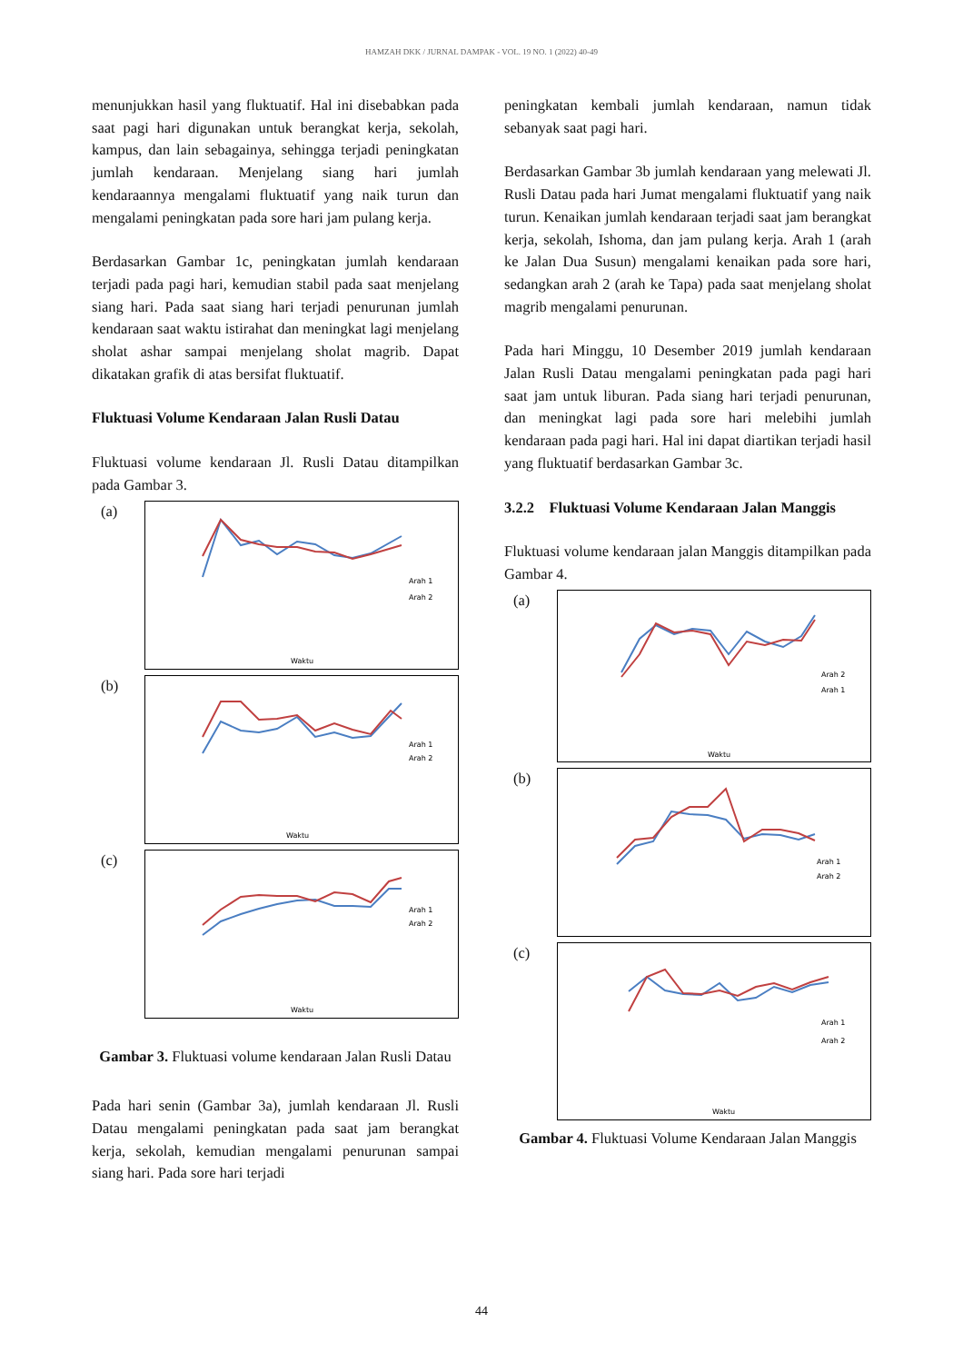HAMZAH DKK / JURNAL DAMPAK - VOL. 19 NO. 1 (2022) 40-49
menunjukkan hasil yang fluktuatif. Hal ini disebabkan pada saat pagi hari digunakan untuk berangkat kerja, sekolah, kampus, dan lain sebagainya, sehingga terjadi peningkatan jumlah kendaraan. Menjelang siang hari jumlah kendaraannya mengalami fluktuatif yang naik turun dan mengalami peningkatan pada sore hari jam pulang kerja.
Berdasarkan Gambar 1c, peningkatan jumlah kendaraan terjadi pada pagi hari, kemudian stabil pada saat menjelang siang hari. Pada saat siang hari terjadi penurunan jumlah kendaraan saat waktu istirahat dan meningkat lagi menjelang sholat ashar sampai menjelang sholat magrib. Dapat dikatakan grafik di atas bersifat fluktuatif.
Fluktuasi Volume Kendaraan Jalan Rusli Datau
Fluktuasi volume kendaraan Jl. Rusli Datau ditampilkan pada Gambar 3.
(a)
Arah 1
Arah 2
Waktu
(b)
Arah 1
Arah 2
Waktu
(c)
Arah 1
Arah 2
Waktu
Gambar 3. Fluktuasi volume kendaraan Jalan Rusli Datau
Pada hari senin (Gambar 3a), jumlah kendaraan Jl. Rusli Datau mengalami peningkatan pada saat jam berangkat kerja, sekolah, kemudian mengalami penurunan sampai siang hari. Pada sore hari terjadi
peningkatan kembali jumlah kendaraan, namun tidak sebanyak saat pagi hari.
Berdasarkan Gambar 3b jumlah kendaraan yang melewati Jl. Rusli Datau pada hari Jumat mengalami fluktuatif yang naik turun. Kenaikan jumlah kendaraan terjadi saat jam berangkat kerja, sekolah, Ishoma, dan jam pulang kerja. Arah 1 (arah ke Jalan Dua Susun) mengalami kenaikan pada sore hari, sedangkan arah 2 (arah ke Tapa) pada saat menjelang sholat magrib mengalami penurunan.
Pada hari Minggu, 10 Desember 2019 jumlah kendaraan Jalan Rusli Datau mengalami peningkatan pada pagi hari saat jam untuk liburan. Pada siang hari terjadi penurunan, dan meningkat lagi pada sore hari melebihi jumlah kendaraan pada pagi hari. Hal ini dapat diartikan terjadi hasil yang fluktuatif berdasarkan Gambar 3c.
3.2.2 Fluktuasi Volume Kendaraan Jalan Manggis
Fluktuasi volume kendaraan jalan Manggis ditampilkan pada Gambar 4.
(a)
Arah 2
Arah 1
Waktu
(b)
Arah 1
Arah 2
(c)
Arah 1
Arah 2
Waktu
Gambar 4. Fluktuasi Volume Kendaraan Jalan Manggis
44